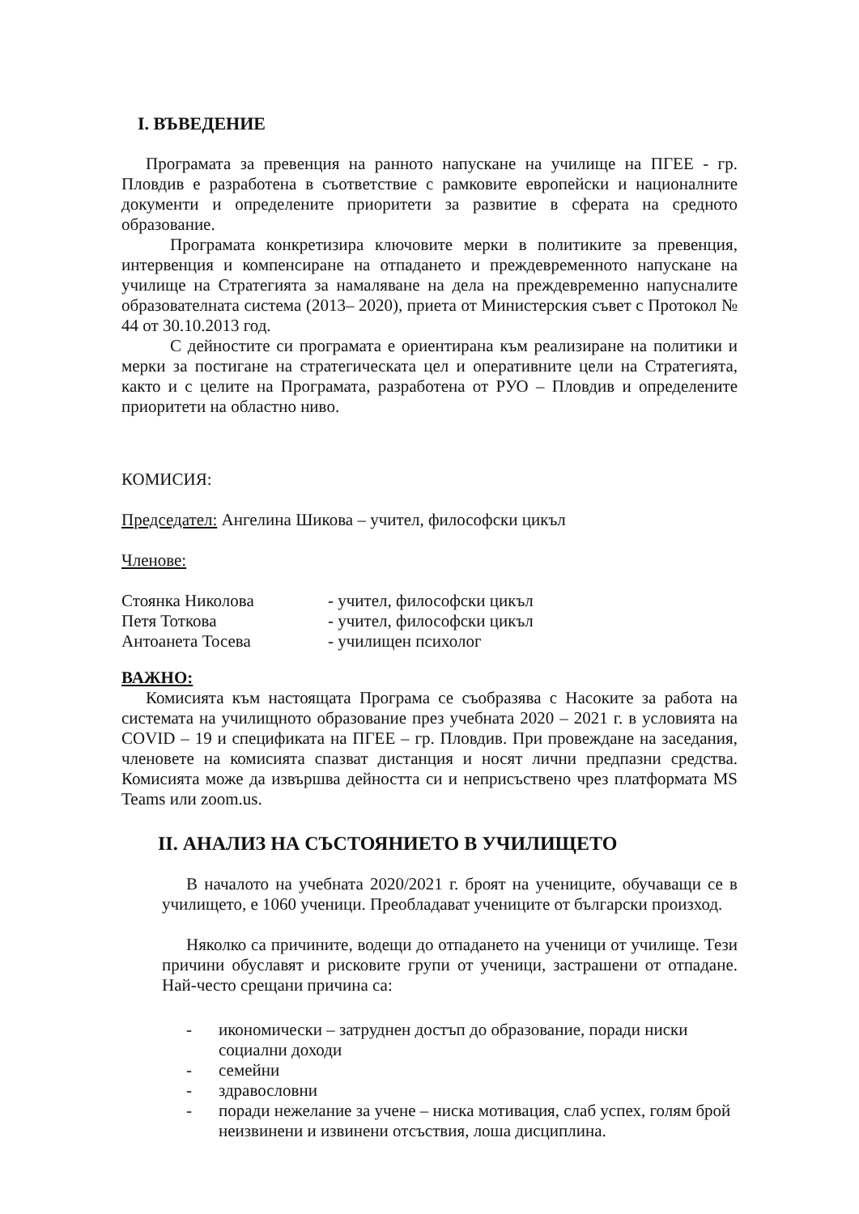I. ВЪВЕДЕНИЕ
Програмата за превенция на ранното напускане на училище на ПГЕЕ - гр. Пловдив е разработена в съответствие с рамковите европейски и националните документи и определените приоритети за развитие в сферата на средното образование.
Програмата конкретизира ключовите мерки в политиките за превенция, интервенция и компенсиране на отпадането и преждевременното напускане на училище на Стратегията за намаляване на дела на преждевременно напусналите образователната система (2013– 2020), приета от Министерския съвет с Протокол № 44 от 30.10.2013 год.
С дейностите си програмата е ориентирана към реализиране на политики и мерки за постигане на стратегическата цел и оперативните цели на Стратегията, както и с целите на Програмата, разработена от РУО – Пловдив и определените приоритети на областно ниво.
КОМИСИЯ:
Председател: Ангелина Шикова – учител, философски цикъл
Членове:
Стоянка Николова - учител, философски цикъл
Петя Тоткова - учител, философски цикъл
Антоанета Тосева - училищен психолог
ВАЖНО:
Комисията към настоящата Програма се съобразява с Насоките за работа на системата на училищното образование през учебната 2020 – 2021 г. в условията на COVID – 19 и спецификата на ПГЕЕ – гр. Пловдив. При провеждане на заседания, членовете на комисията спазват дистанция и носят лични предпазни средства. Комисията може да извършва дейността си и неприсъствено чрез платформата MS Teams или zoom.us.
II. АНАЛИЗ НА СЪСТОЯНИЕТО В УЧИЛИЩЕТО
В началото на учебната 2020/2021 г. броят на учениците, обучаващи се в училището, е 1060 ученици. Преобладават учениците от български произход.
Няколко са причините, водещи до отпадането на ученици от училище. Тези причини обуславят и рисковите групи от ученици, застрашени от отпадане. Най-често срещани причина са:
- икономически – затруднен достъп до образование, поради ниски социални доходи
- семейни
- здравословни
- поради нежелание за учене – ниска мотивация, слаб успех, голям брой неизвинени и извинени отсъствия, лоша дисциплина.